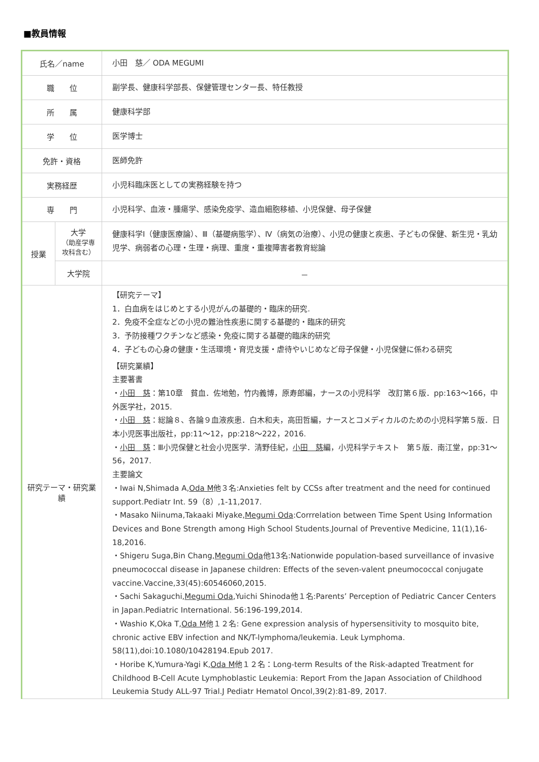■教員情報
| 氏名／name | | 小田 慈／ ODA MEGUMI |
| 職 位 | | 副学長、健康科学部長、保健管理センター長、特任教授 |
| 所 属 | | 健康科学部 |
| 学 位 | | 医学博士 |
| 免許・資格 | | 医師免許 |
| 実務経歴 | | 小児科臨床医としての実務経験を持つ |
| 専 門 | | 小児科学、血液・腫瘍学、感染免疫学、造血細胞移植、小児保健、母子保健 |
| 授業 | 大学 （助産学専攻科含む） | 健康科学Ⅰ（健康医療論）、Ⅲ（基礎病態学）、Ⅳ（病気の治療）、小児の健康と疾患、子どもの保健、新生児・乳幼児学、病弱者の心理・生理・病理、重度・重複障害者教育総論 |
| | 大学院 | － |
| 研究テーマ・研究業績 | | 【研究テーマ】 1．白血病をはじめとする小児がんの基礎的・臨床的研究. 2．免疫不全症などの小児の難治性疾患に関する基礎的・臨床的研究 3．予防接種ワクチンなど感染・免疫に関する基礎的臨床的研究 4．子どもの心身の健康・生活環境・育児支援・虐待やいじめなど母子保健・小児保健に係わる研究 【研究業績】 主要著書 ・ 小田 慈 ：第10章 貧血．佐地勉，竹内義博，原寿郎編，ナースの小児科学 改訂第６版．pp:163～166，中外医学社，2015. ・ 小田 慈 ：総論８、各論９血液疾患．白木和夫，高田哲編，ナースとコメディカルのための小児科学第５版．日本小児医事出版社，pp:11～12，pp:218～222，2016. ・ 小田 慈 ：Ⅲ小児保健と社会小児医学．清野佳紀， 小田 慈 編，小児科学テキスト 第５版．南江堂，pp:31～56，2017. 主要論文 ・Iwai N,Shimada A, Oda M 他３名:Anxieties felt by CCSs after treatment and the need for continued support.Pediatr Int. 59（8）,1-11,2017. ・Masako Niinuma,Takaaki Miyake, Megumi Oda :Corrrelation between Time Spent Using Information Devices and Bone Strength among High School Students.Journal of Preventive Medicine, 11(1),16-18,2016. ・Shigeru Suga,Bin Chang, Megumi Oda 他13名:Nationwide population-based surveillance of invasive pneumococcal disease in Japanese children: Effects of the seven-valent pneumococcal conjugate vaccine.Vaccine,33(45):60546060,2015. ・Sachi Sakaguchi, Megumi Oda ,Yuichi Shinoda他１名:Parents’ Perception of Pediatric Cancer Centers in Japan.Pediatric International. 56:196-199,2014. ・Washio K,Oka T, Oda M 他１２名: Gene expression analysis of hypersensitivity to mosquito bite, chronic active EBV infection and NK/T-lymphoma/leukemia. Leuk Lymphoma. 58(11),doi:10.1080/10428194.Epub 2017. ・Horibe K,Yumura-Yagi K, Oda M 他１２名：Long-term Results of the Risk-adapted Treatment for Childhood B-Cell Acute Lymphoblastic Leukemia: Report From the Japan Association of Childhood Leukemia Study ALL-97 Trial.J Pediatr Hematol Oncol,39(2):81-89, 2017. |